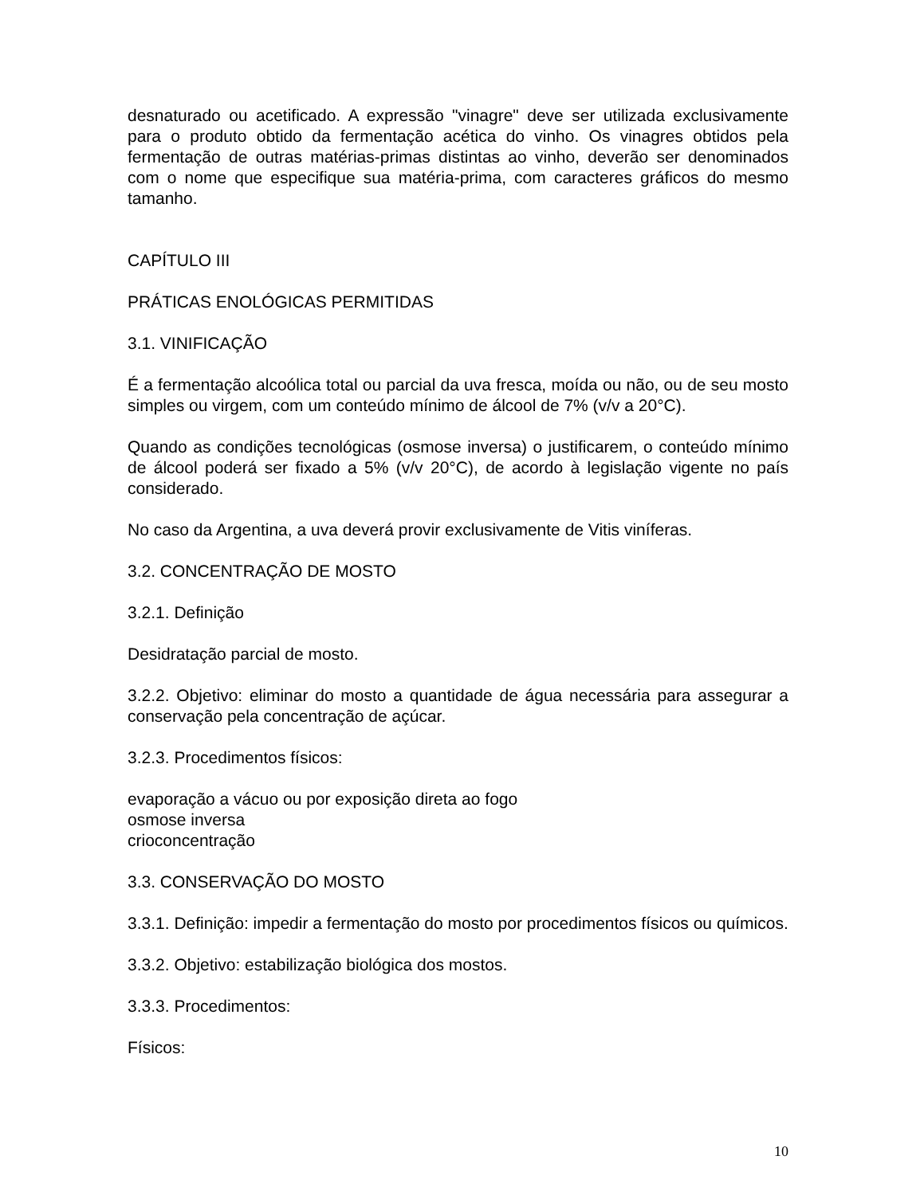desnaturado ou acetificado. A expressão "vinagre" deve ser utilizada exclusivamente para o produto obtido da fermentação acética do vinho. Os vinagres obtidos pela fermentação de outras matérias-primas distintas ao vinho, deverão ser denominados com o nome que especifique sua matéria-prima, com caracteres gráficos do mesmo tamanho.
CAPÍTULO III
PRÁTICAS ENOLÓGICAS PERMITIDAS
3.1. VINIFICAÇÃO
É a fermentação alcoólica total ou parcial da uva fresca, moída ou não, ou de seu mosto simples ou virgem, com um conteúdo mínimo de álcool de 7% (v/v a 20°C).
Quando as condições tecnológicas (osmose inversa) o justificarem, o conteúdo mínimo de álcool poderá ser fixado a 5% (v/v 20°C), de acordo à legislação vigente no país considerado.
No caso da Argentina, a uva deverá provir exclusivamente de Vitis viníferas.
3.2. CONCENTRAÇÃO DE MOSTO
3.2.1. Definição
Desidratação parcial de mosto.
3.2.2. Objetivo: eliminar do mosto a quantidade de água necessária para assegurar a conservação pela concentração de açúcar.
3.2.3. Procedimentos físicos:
evaporação a vácuo ou por exposição direta ao fogo
osmose inversa
crioconcentração
3.3. CONSERVAÇÃO DO MOSTO
3.3.1. Definição: impedir a fermentação do mosto por procedimentos físicos ou químicos.
3.3.2. Objetivo: estabilização biológica dos mostos.
3.3.3. Procedimentos:
Físicos:
10